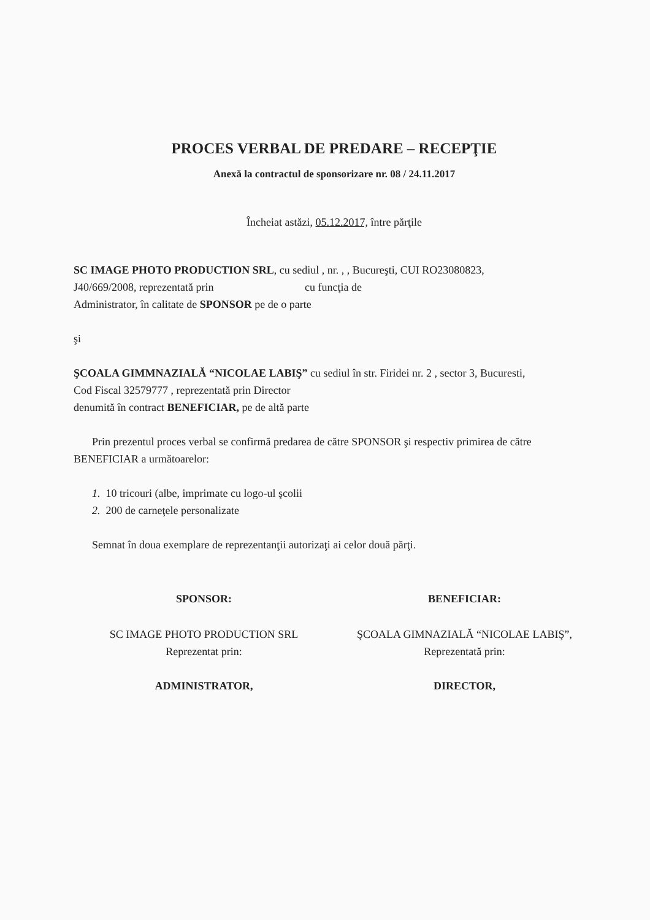PROCES VERBAL DE PREDARE – RECEPŢIE
Anexă la contractul de sponsorizare nr. 08 / 24.11.2017
Încheiat astăzi, 05.12.2017, între părţile
SC IMAGE PHOTO PRODUCTION SRL, cu sediul , nr. , , Bucureşti, CUI RO23080823,
J40/669/2008, reprezentată prin cu funcţia de
Administrator, în calitate de SPONSOR pe de o parte
şi
ŞCOALA GIMMNAZIALĂ “NICOLAE LABIŞ” cu sediul în str. Firidei nr. 2 , sector 3, Bucuresti,
Cod Fiscal 32579777 , reprezentată prin Director
denumită în contract BENEFICIAR, pe de altă parte
Prin prezentul proces verbal se confirmă predarea de către SPONSOR şi respectiv primirea de către BENEFICIAR a următoarelor:
1. 10 tricouri (albe, imprimate cu logo-ul şcolii
2. 200 de carneţele personalizate
Semnat în doua exemplare de reprezentanţii autorizaţi ai celor două părţi.
SPONSOR:
SC IMAGE PHOTO PRODUCTION SRL
Reprezentat prin:
ADMINISTRATOR,
BENEFICIAR:
ŞCOALA GIMNAZIALĂ “NICOLAE LABIŞ”,
Reprezentată prin:
DIRECTOR,